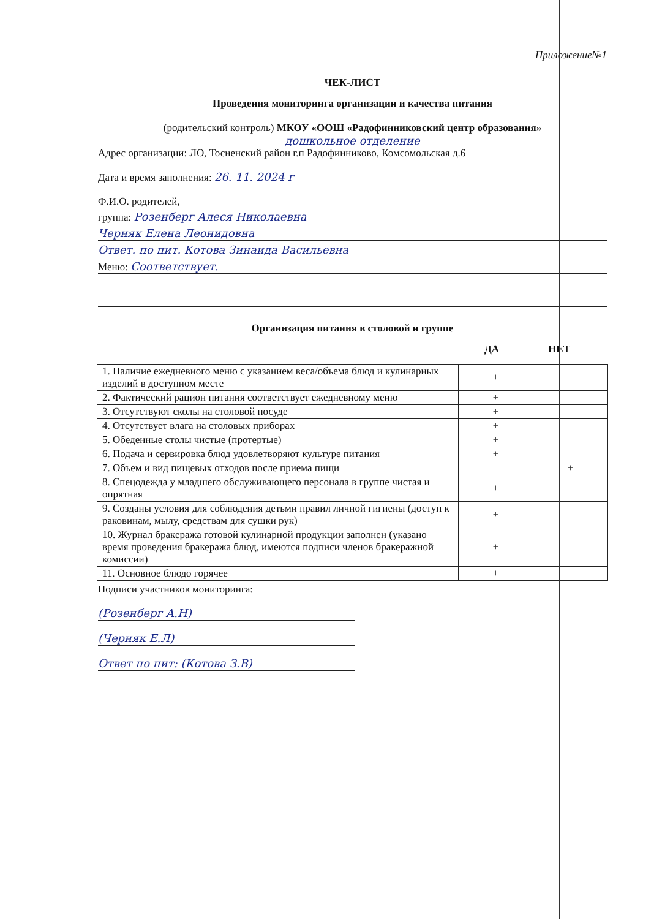Приложение№1
ЧЕК-ЛИСТ
Проведения мониторинга организации и качества питания
(родительский контроль) МКОУ «ООШ «Радофинниковский центр образования»
дошкольное отделение
Адрес организации: ЛО, Тосненский район г.п Радофинниково, Комсомольская д.6
Дата и время заполнения: 26. 11. 2024 г
Ф.И.О. родителей,
группа: Розенберг Алеся Николаевна
Черняк Елена Леонидовна
Ответ. по пит. Котова Зинаида Васильевна
Меню: Соответствует.
Организация питания в столовой и группе
ДА НЕТ
| 1. Наличие ежедневного меню с указанием веса/объема блюд и кулинарных изделий в доступном месте | + | |
| 2. Фактический рацион питания соответствует ежедневному меню | + | |
| 3. Отсутствуют сколы на столовой посуде | + | |
| 4. Отсутствует влага на столовых приборах | + | |
| 5. Обеденные столы чистые (протертые) | + | |
| 6. Подача и сервировка блюд удовлетворяют культуре питания | + | |
| 7. Объем и вид пищевых отходов после приема пищи | | + |
| 8. Спецодежда у младшего обслуживающего персонала в группе чистая и опрятная | + | |
| 9. Созданы условия для соблюдения детьми правил личной гигиены (доступ к раковинам, мылу, средствам для сушки рук) | + | |
| 10. Журнал бракеража готовой кулинарной продукции заполнен (указано время проведения бракеража блюд, имеются подписи членов бракеражной комиссии) | + | |
| 11. Основное блюдо горячее | + | |
Подписи участников мониторинга:
(Розенберг А.Н)
(Черняк Е.Л)
Ответ по пит: (Котова З.В)